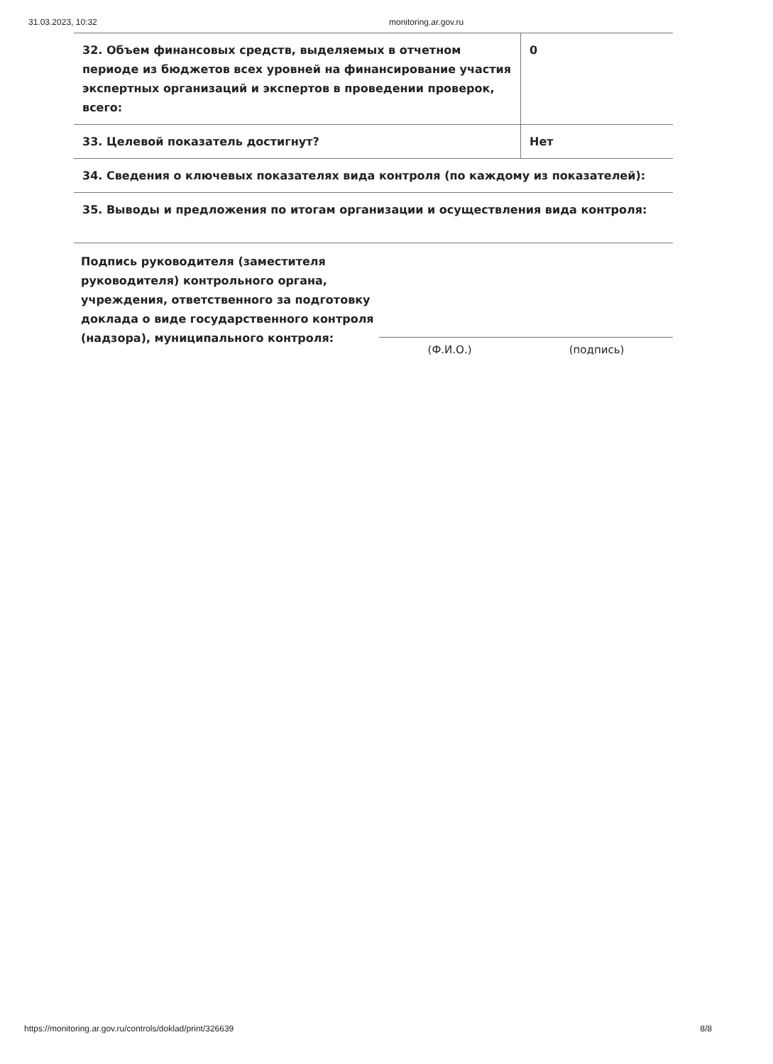31.03.2023, 10:32 monitoring.ar.gov.ru
| 32. Объем финансовых средств, выделяемых в отчетном периоде из бюджетов всех уровней на финансирование участия экспертных организаций и экспертов в проведении проверок, всего: | 0 |
| 33. Целевой показатель достигнут? | Нет |
| 34. Сведения о ключевых показателях вида контроля (по каждому из показателей): | |
| 35. Выводы и предложения по итогам организации и осуществления вида контроля: | |
Подпись руководителя (заместителя руководителя) контрольного органа, учреждения, ответственного за подготовку доклада о виде государственного контроля (надзора), муниципального контроля:
(Ф.И.О.) (подпись)
https://monitoring.ar.gov.ru/controls/doklad/print/326639 8/8